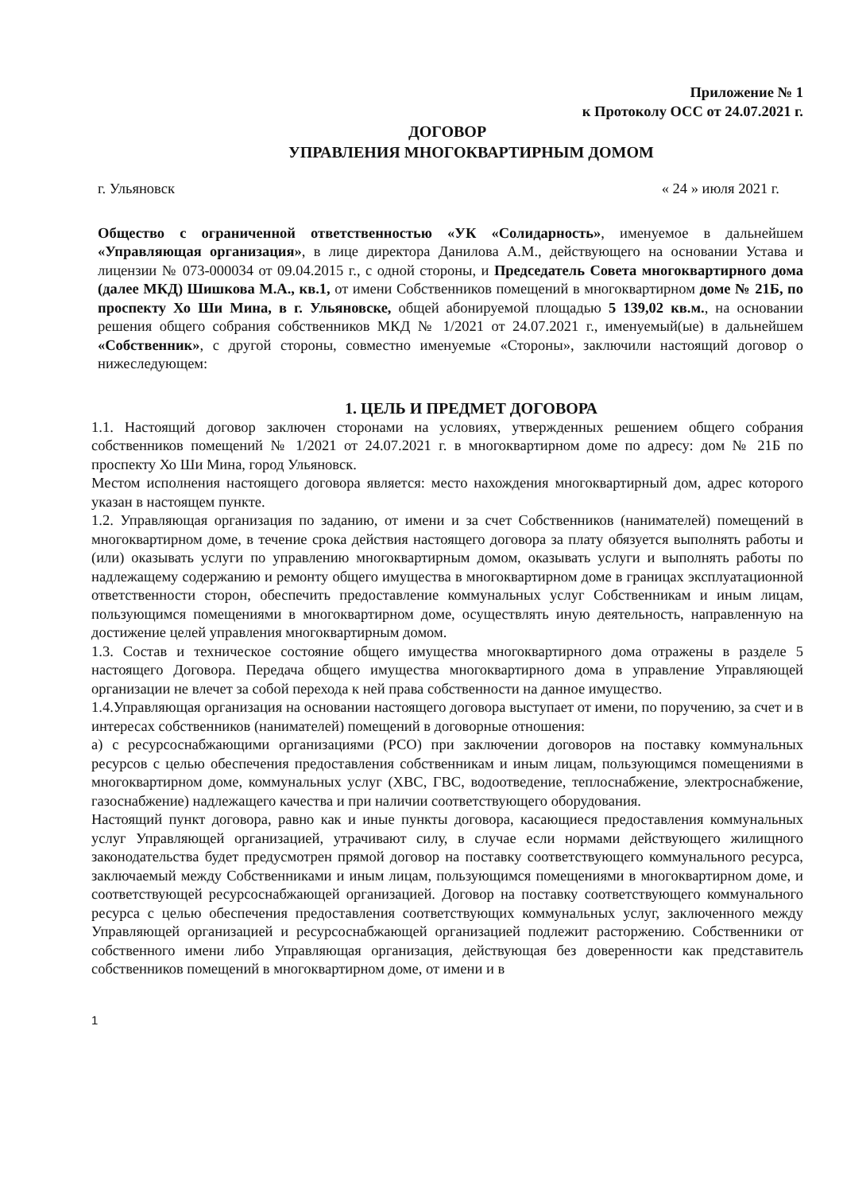Приложение № 1
к Протоколу ОСС от 24.07.2021 г.
ДОГОВОР
УПРАВЛЕНИЯ МНОГОКВАРТИРНЫМ ДОМОМ
г. Ульяновск « 24 » июля 2021 г.
Общество с ограниченной ответственностью «УК «Солидарность», именуемое в дальнейшем «Управляющая организация», в лице директора Данилова А.М., действующего на основании Устава и лицензии № 073-000034 от 09.04.2015 г., с одной стороны, и Председатель Совета многоквартирного дома (далее МКД) Шишкова М.А., кв.1, от имени Собственников помещений в многоквартирном доме № 21Б, по проспекту Хо Ши Мина, в г. Ульяновске, общей абонируемой площадью 5 139,02 кв.м., на основании решения общего собрания собственников МКД № 1/2021 от 24.07.2021 г., именуемый(ые) в дальнейшем «Собственник», с другой стороны, совместно именуемые «Стороны», заключили настоящий договор о нижеследующем:
1. ЦЕЛЬ И ПРЕДМЕТ ДОГОВОРА
1.1. Настоящий договор заключен сторонами на условиях, утвержденных решением общего собрания собственников помещений № 1/2021 от 24.07.2021 г. в многоквартирном доме по адресу: дом № 21Б по проспекту Хо Ши Мина, город Ульяновск.
Местом исполнения настоящего договора является: место нахождения многоквартирный дом, адрес которого указан в настоящем пункте.
1.2. Управляющая организация по заданию, от имени и за счет Собственников (нанимателей) помещений в многоквартирном доме, в течение срока действия настоящего договора за плату обязуется выполнять работы и (или) оказывать услуги по управлению многоквартирным домом, оказывать услуги и выполнять работы по надлежащему содержанию и ремонту общего имущества в многоквартирном доме в границах эксплуатационной ответственности сторон, обеспечить предоставление коммунальных услуг Собственникам и иным лицам, пользующимся помещениями в многоквартирном доме, осуществлять иную деятельность, направленную на достижение целей управления многоквартирным домом.
1.3. Состав и техническое состояние общего имущества многоквартирного дома отражены в разделе 5 настоящего Договора. Передача общего имущества многоквартирного дома в управление Управляющей организации не влечет за собой перехода к ней права собственности на данное имущество.
1.4.Управляющая организация на основании настоящего договора выступает от имени, по поручению, за счет и в интересах собственников (нанимателей) помещений в договорные отношения:
а) с ресурсоснабжающими организациями (РСО) при заключении договоров на поставку коммунальных ресурсов с целью обеспечения предоставления собственникам и иным лицам, пользующимся помещениями в многоквартирном доме, коммунальных услуг (ХВС, ГВС, водоотведение, теплоснабжение, электроснабжение, газоснабжение) надлежащего качества и при наличии соответствующего оборудования.
Настоящий пункт договора, равно как и иные пункты договора, касающиеся предоставления коммунальных услуг Управляющей организацией, утрачивают силу, в случае если нормами действующего жилищного законодательства будет предусмотрен прямой договор на поставку соответствующего коммунального ресурса, заключаемый между Собственниками и иным лицам, пользующимся помещениями в многоквартирном доме, и соответствующей ресурсоснабжающей организацией. Договор на поставку соответствующего коммунального ресурса с целью обеспечения предоставления соответствующих коммунальных услуг, заключенного между Управляющей организацией и ресурсоснабжающей организацией подлежит расторжению. Собственники от собственного имени либо Управляющая организация, действующая без доверенности как представитель собственников помещений в многоквартирном доме, от имени и в
1